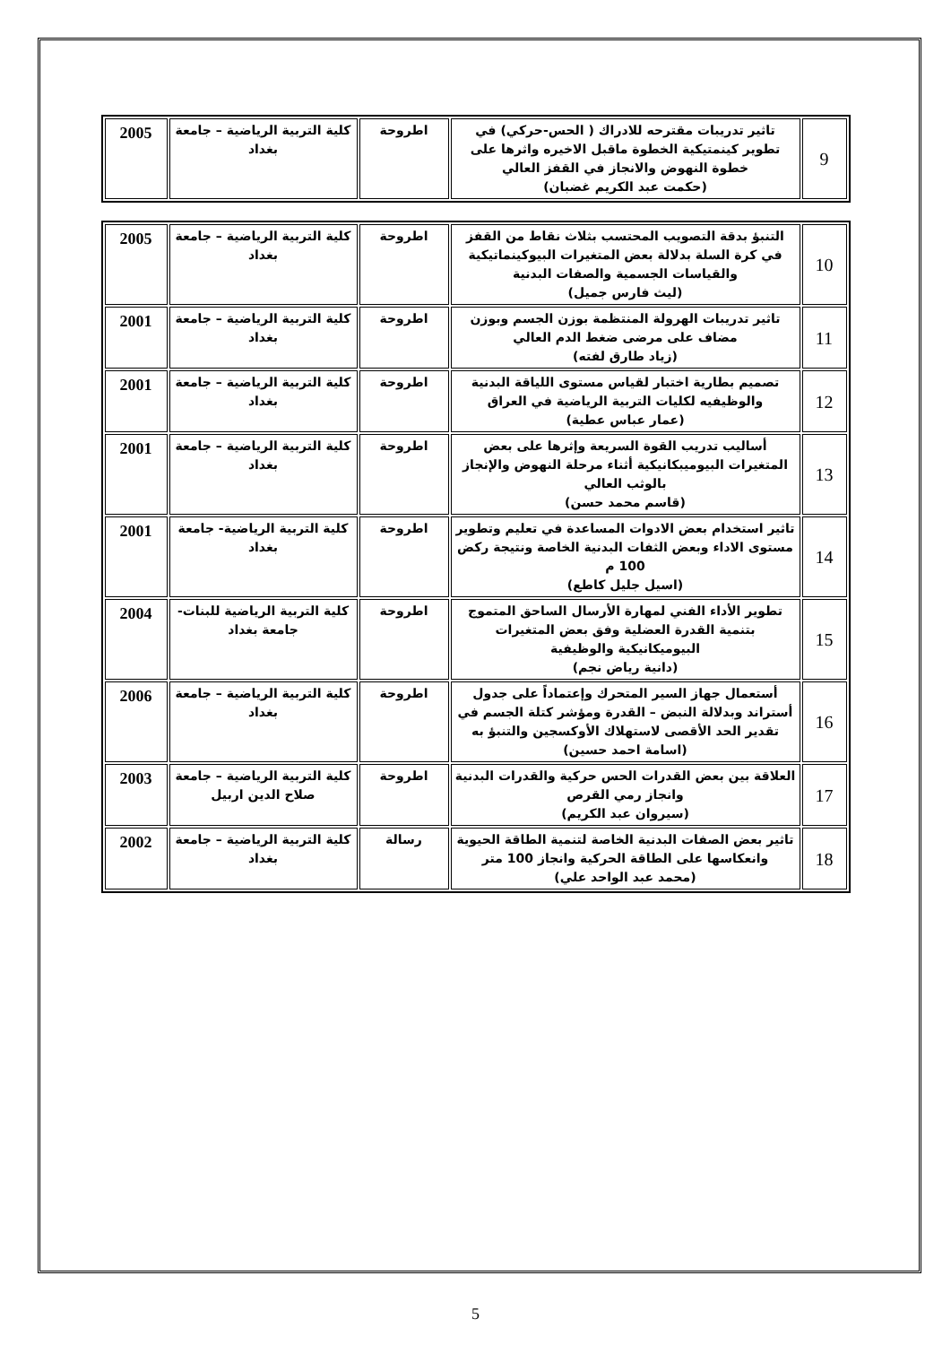| 9 | تاثير تدريبات مقترحه للادراك ( الحس-حركي) في تطوير كينمتيكية الخطوة ماقبل الاخيره واثرها على خطوة النهوض والانجاز في القفز العالي (حكمت عبد الكريم غضبان) | اطروحة | كلية التربية الرياضية – جامعة بغداد | 2005 |
| 10 | التنبؤ بدقة التصويب المحتسب بثلاث نقاط من القفز في كرة السلة بدلالة بعض المتغيرات البيوكينماتيكية والقياسات الجسمية والصفات البدنية (ليث فارس جميل) | اطروحة | كلية التربية الرياضية – جامعة بغداد | 2005 |
| 11 | تاثير تدريبات الهرولة المنتظمة بوزن الجسم وبوزن مضاف على مرضى ضغط الدم العالي (زياد طارق لفته) | اطروحة | كلية التربية الرياضية – جامعة بغداد | 2001 |
| 12 | تصميم بطارية اختبار لقياس مستوى اللياقة البدنية والوظيفيه لكليات التربية الرياضية في العراق (عمار عباس عطية) | اطروحة | كلية التربية الرياضية – جامعة بغداد | 2001 |
| 13 | أساليب تدريب القوة السريعة وإثرها على بعض المتغيرات البيوميبكانيكية أثناء مرحلة النهوض والإنجاز بالوثب العالي (قاسم محمد حسن) | اطروحة | كلية التربية الرياضية – جامعة بغداد | 2001 |
| 14 | تاثير استخدام بعض الادوات المساعدة في تعليم وتطوير مستوى الاداء وبعض الثفات البدنية الخاصة ونتيجة ركض 100 م (اسيل جليل كاطع) | اطروحة | كلية التربية الرياضية- جامعة بغداد | 2001 |
| 15 | تطوير الأداء الفني لمهارة الأرسال الساحق المتموج بتنمية القدرة العضلية وفق بعض المتغيرات البيوميكانيكية والوظيفية (دانية رياض نجم) | اطروحة | كلية التربية الرياضية للبنات-جامعة بغداد | 2004 |
| 16 | أستعمال جهاز السير المتحرك وإعتماداً على جدول أستراند وبدلالة النبض – القدرة ومؤشر كتلة الجسم في تقدير الحد الأقصى لاستهلاك الأوكسجين والتنبؤ به (اسامة احمد حسين) | اطروحة | كلية التربية الرياضية – جامعة بغداد | 2006 |
| 17 | العلاقة بين بعض القدرات الحس حركية والقدرات البدنية وانجاز رمي القرص (سيروان عبد الكريم) | اطروحة | كلية التربية الرياضية – جامعة صلاح الدين اربيل | 2003 |
| 18 | تاثير بعض الصفات البدنية الخاصة لتنمية الطاقة الحيوية وانعكاسها على الطاقة الحركية وانجاز 100 متر (محمد عبد الواحد علي) | رسالة | كلية التربية الرياضية – جامعة بغداد | 2002 |
5